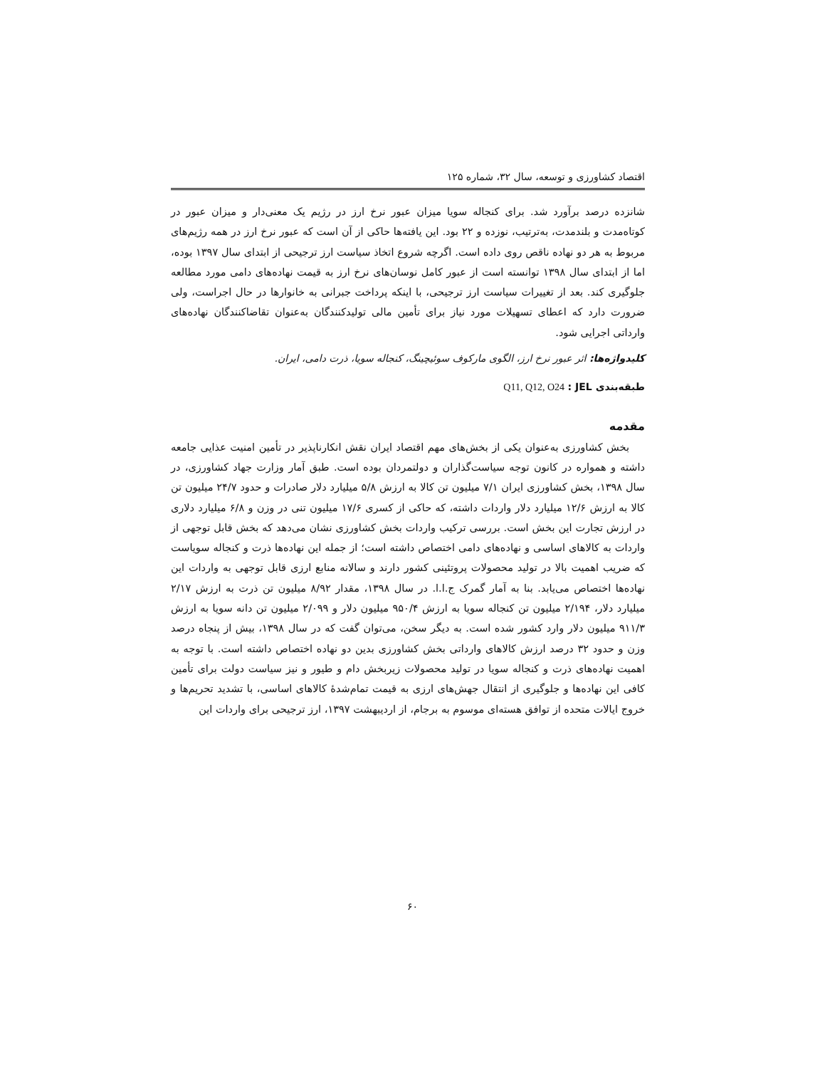اقتصاد کشاورزی و توسعه، سال ۳۲، شماره ۱۲۵
شانزده درصد برآورد شد. برای کنجاله سویا میزان عبور نرخ ارز در رژیم یک معنی‌دار و میزان عبور در کوتاه‌مدت و بلندمدت، به‌ترتیب، نوزده و ۲۲ بود. این یافته‌ها حاکی از آن است که عبور نرخ ارز در همه رژیم‌های مربوط به هر دو نهاده ناقص روی داده است. اگرچه شروع اتخاذ سیاست ارز ترجیحی از ابتدای سال ۱۳۹۷ بوده، اما از ابتدای سال ۱۳۹۸ توانسته است از عبور کامل نوسان‌های نرخ ارز به قیمت نهاده‌های دامی مورد مطالعه جلوگیری کند. بعد از تغییرات سیاست ارز ترجیحی، با اینکه پرداخت جبرانی به خانوارها در حال اجراست، ولی ضرورت دارد که اعطای تسهیلات مورد نیاز برای تأمین مالی تولیدکنندگان به‌عنوان تقاضاکنندگان نهاده‌های وارداتی اجرایی شود.
کلیدواژه‌ها: اثر عبور نرخ ارز، الگوی مارکوف سوئیچینگ، کنجاله سویا، ذرت دامی، ایران.
طبقه‌بندی JEL : Q11, Q12, O24
مقدمه
بخش کشاورزی به‌عنوان یکی از بخش‌های مهم اقتصاد ایران نقش انکارناپذیر در تأمین امنیت عذایی جامعه داشته و همواره در کانون توجه سیاست‌گذاران و دولتمردان بوده است. طبق آمار وزارت جهاد کشاورزی، در سال ۱۳۹۸، بخش کشاورزی ایران ۷/۱ میلیون تن کالا به ارزش ۵/۸ میلیارد دلار صادرات و حدود ۲۴/۷ میلیون تن کالا به ارزش ۱۲/۶ میلیارد دلار واردات داشته، که حاکی از کسری ۱۷/۶ میلیون تنی در وزن و ۶/۸ میلیارد دلاری در ارزش تجارت این بخش است. بررسی ترکیب واردات بخش کشاورزی نشان می‌دهد که بخش قابل توجهی از واردات به کالاهای اساسی و نهاده‌های دامی اختصاص داشته است؛ از جمله این نهاده‌ها ذرت و کنجاله سویاست که ضریب اهمیت بالا در تولید محصولات پروتئینی کشور دارند و سالانه منابع ارزی قابل توجهی به واردات این نهاده‌ها اختصاص می‌یابد. بنا به آمار گمرک ج.ا.ا. در سال ۱۳۹۸، مقدار ۸/۹۲ میلیون تن ذرت به ارزش ۲/۱۷ میلیارد دلار، ۲/۱۹۴ میلیون تن کنجاله سویا به ارزش ۹۵۰/۴ میلیون دلار و ۲/۰۹۹ میلیون تن دانه سویا به ارزش ۹۱۱/۳ میلیون دلار وارد کشور شده است. به دیگر سخن، می‌توان گفت که در سال ۱۳۹۸، بیش از پنجاه درصد وزن و حدود ۳۲ درصد ارزش کالاهای وارداتی بخش کشاورزی بدین دو نهاده اختصاص داشته است. با توجه به اهمیت نهاده‌های ذرت و کنجاله سویا در تولید محصولات زیربخش دام و طیور و نیز سیاست دولت برای تأمین کافی این نهاده‌ها و جلوگیری از انتقال جهش‌های ارزی به قیمت تمام‌شدهٔ کالاهای اساسی، با تشدید تحریم‌ها و خروج ایالات متحده از توافق هسته‌ای موسوم به برجام، از اردیبهشت ۱۳۹۷، ارز ترجیحی برای واردات این
۶۰